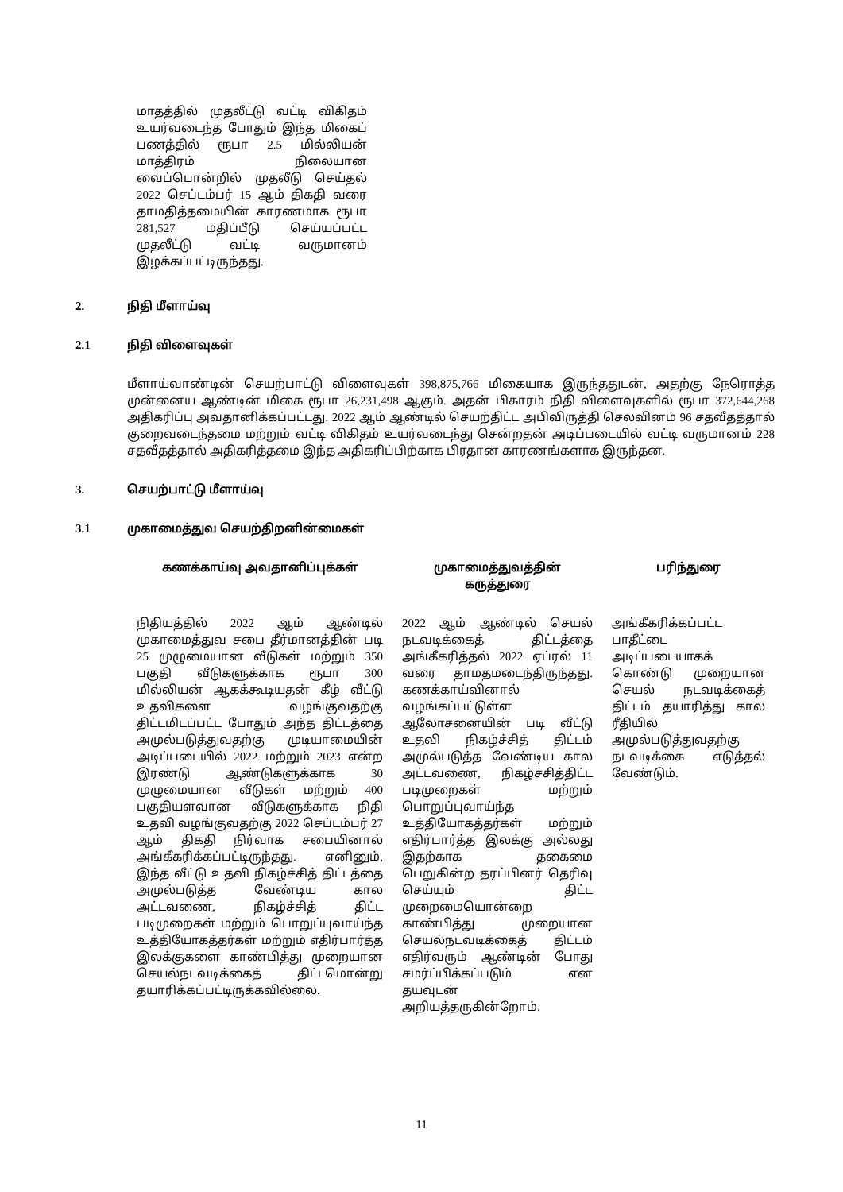மாதத்தில் முதலீட்டு வட்டி விகிதம் உயர்வடைந்த போதும் இந்த மிகைப் பணத்தில் ரூபா 2.5 மில்லியன் மாத்திரம் நிலையான வைப்பொன்றில் முதலீடு செய்தல் 2022 செப்டம்பர் 15 ஆம் திகதி வரை தாமதித்தமையின் காரணமாக ரூபா 281,527 மதிப்பீடு செய்யப்பட்ட முதலீட்டு வட்டி வருமானம் இழக்கப்பட்டிருந்தது.
2. நிதி மீளாய்வு
2.1 நிதி விளைவுகள்
மீளாய்வாண்டின் செயற்பாட்டு விளைவுகள் 398,875,766 மிகையாக இருந்ததுடன், அதற்கு நேரொத்த முன்னைய ஆண்டின் மிகை ரூபா 26,231,498 ஆகும். அதன் பிகாரம் நிதி விளைவுகளில் ரூபா 372,644,268 அதிகரிப்பு அவதானிக்கப்பட்டது. 2022 ஆம் ஆண்டில் செயற்திட்ட அபிவிருத்தி செலவினம் 96 சதவீதத்தால் குறைவடைந்தமை மற்றும் வட்டி விகிதம் உயர்வடைந்து சென்றதன் அடிப்படையில் வட்டி வருமானம் 228 சதவீதத்தால் அதிகரித்தமை இந்த அதிகரிப்பிற்காக பிரதான காரணங்களாக இருந்தன.
3. செயற்பாட்டு மீளாய்வு
3.1 முகாமைத்துவ செயற்திறனின்மைகள்
| கணக்காய்வு அவதானிப்புக்கள் | முகாமைத்துவத்தின் கருத்துரை | பரிந்துரை |
| --- | --- | --- |
| நிதியத்தில் 2022 ஆம் ஆண்டில் முகாமைத்துவ சபை தீர்மானத்தின் படி 25 முழுமையான வீடுகள் மற்றும் 350 பகுதி வீடுகளுக்காக ரூபா 300 மில்லியன் ஆகக்கூடியதன் கீழ் வீட்டு உதவிகளை வழங்குவதற்கு திட்டமிடப்பட்ட போதும் அந்த திட்டத்தை அமுல்படுத்துவதற்கு முடியாமையின் அடிப்படையில் 2022 மற்றும் 2023 என்ற இரண்டு ஆண்டுகளுக்காக 30 முழுமையான வீடுகள் மற்றும் 400 பகுதியளவான வீடுகளுக்காக நிதி உதவி வழங்குவதற்கு 2022 செப்டம்பர் 27 ஆம் திகதி நிர்வாக சபையினால் அங்கீகரிக்கப்பட்டிருந்தது. எனினும், இந்த வீட்டு உதவி நிகழ்ச்சித் திட்டத்தை அமுல்படுத்த வேண்டிய கால அட்டவணை, நிகழ்ச்சித் திட்ட படிமுறைகள் மற்றும் பொறுப்புவாய்ந்த உத்தியோகத்தர்கள் மற்றும் எதிர்பார்த்த இலக்குகளை காண்பித்து முறையான செயல்நடவடிக்கைத் திட்டமொன்று தயாரிக்கப்பட்டிருக்கவில்லை. | 2022 ஆம் ஆண்டில் செயல் நடவடிக்கைத் திட்டத்தை அங்கீகரித்தல் 2022 ஏப்ரல் 11 வரை தாமதமடைந்திருந்தது. கணக்காய்வினால் வழங்கப்பட்டுள்ள ஆலோசனையின் படி வீட்டு உதவி நிகழ்ச்சித் திட்டம் அமுல்படுத்த வேண்டிய கால அட்டவணை, நிகழ்ச்சித்திட்ட படிமுறைகள் மற்றும் பொறுப்புவாய்ந்த உத்தியோகத்தர்கள் மற்றும் எதிர்பார்த்த இலக்கு அல்லது இதற்காக தகைமை பெறுகின்ற தரப்பினர் தெரிவு செய்யும் திட்ட முறைமையொன்றை காண்பித்து முறையான செயல்நடவடிக்கைத் திட்டம் எதிர்வரும் ஆண்டின் போது சமர்ப்பிக்கப்படும் என தயவுடன் அறியத்தருகின்றோம். | அங்கீகரிக்கப்பட்ட பாதீட்டை அடிப்படையாகக் கொண்டு முறையான செயல் நடவடிக்கைத் திட்டம் தயாரித்து கால ரீதியில் அமுல்படுத்துவதற்கு நடவடிக்கை எடுத்தல் வேண்டும். |
11